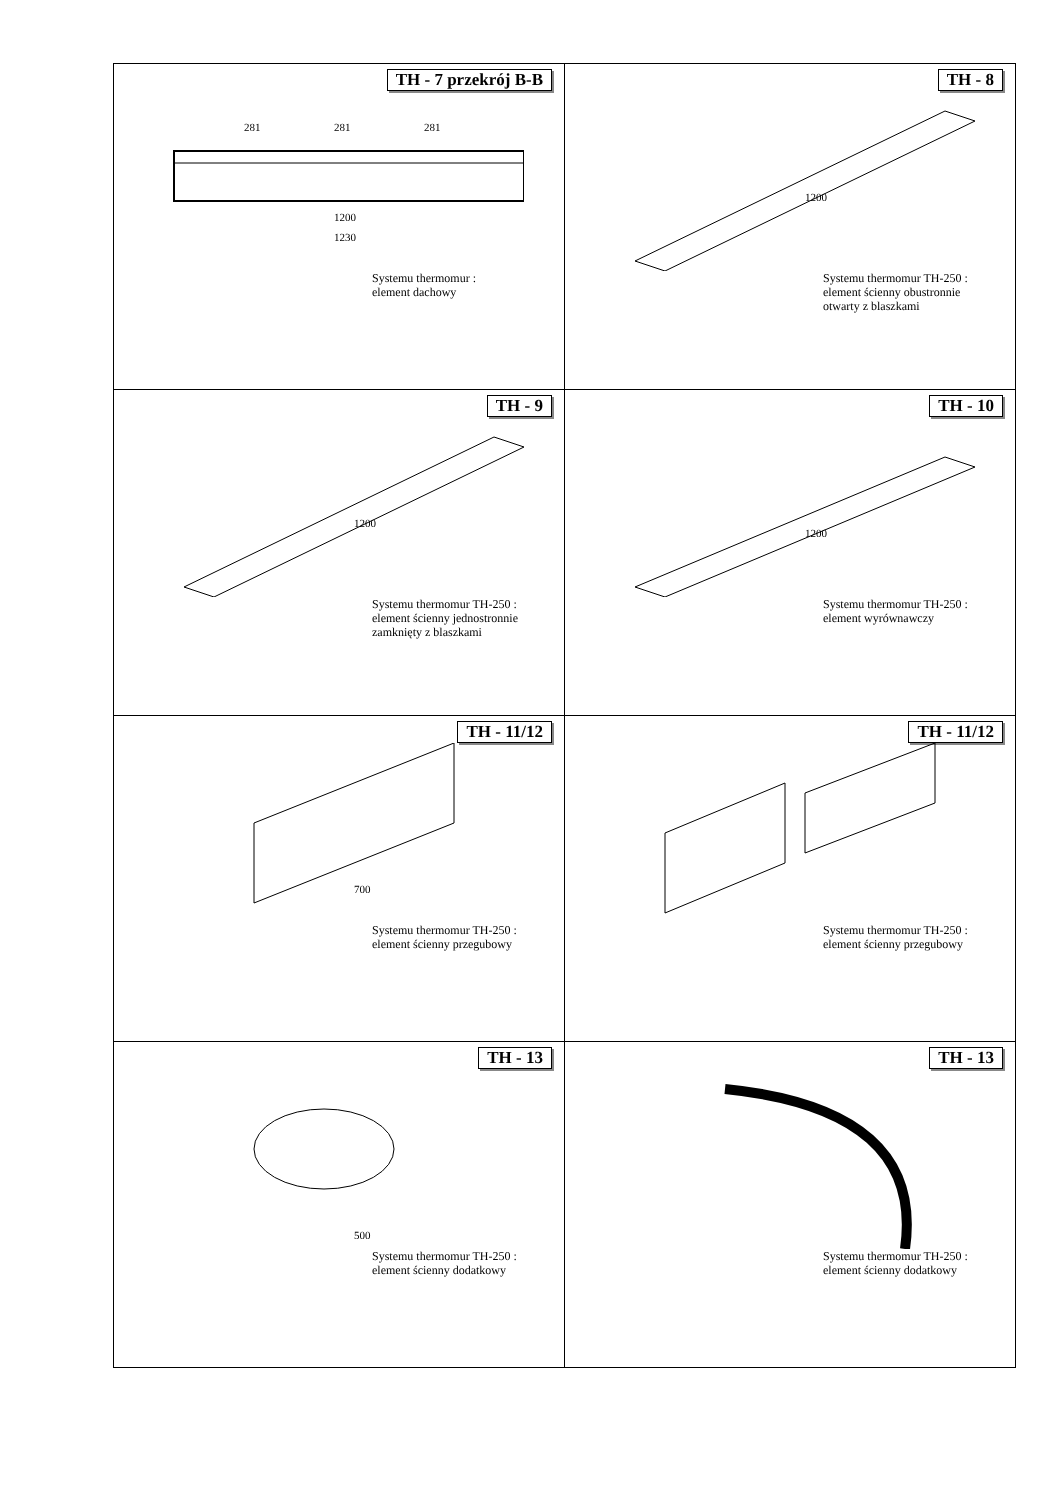| TH - 7 przekrój B-B 281 281 281 1200 1230 Systemu thermomur : element dachowy | TH - 8 1200 Systemu thermomur TH-250 : element ścienny obustronnie otwarty z blaszkami |
| TH - 9 1200 Systemu thermomur TH-250 : element ścienny jednostronnie zamknięty z blaszkami | TH - 10 1200 Systemu thermomur TH-250 : element wyrównawczy |
| TH - 11/12 700 Systemu thermomur TH-250 : element ścienny przegubowy | TH - 11/12 Systemu thermomur TH-250 : element ścienny przegubowy |
| TH - 13 500 Systemu thermomur TH-250 : element ścienny dodatkowy | TH - 13 Systemu thermomur TH-250 : element ścienny dodatkowy |